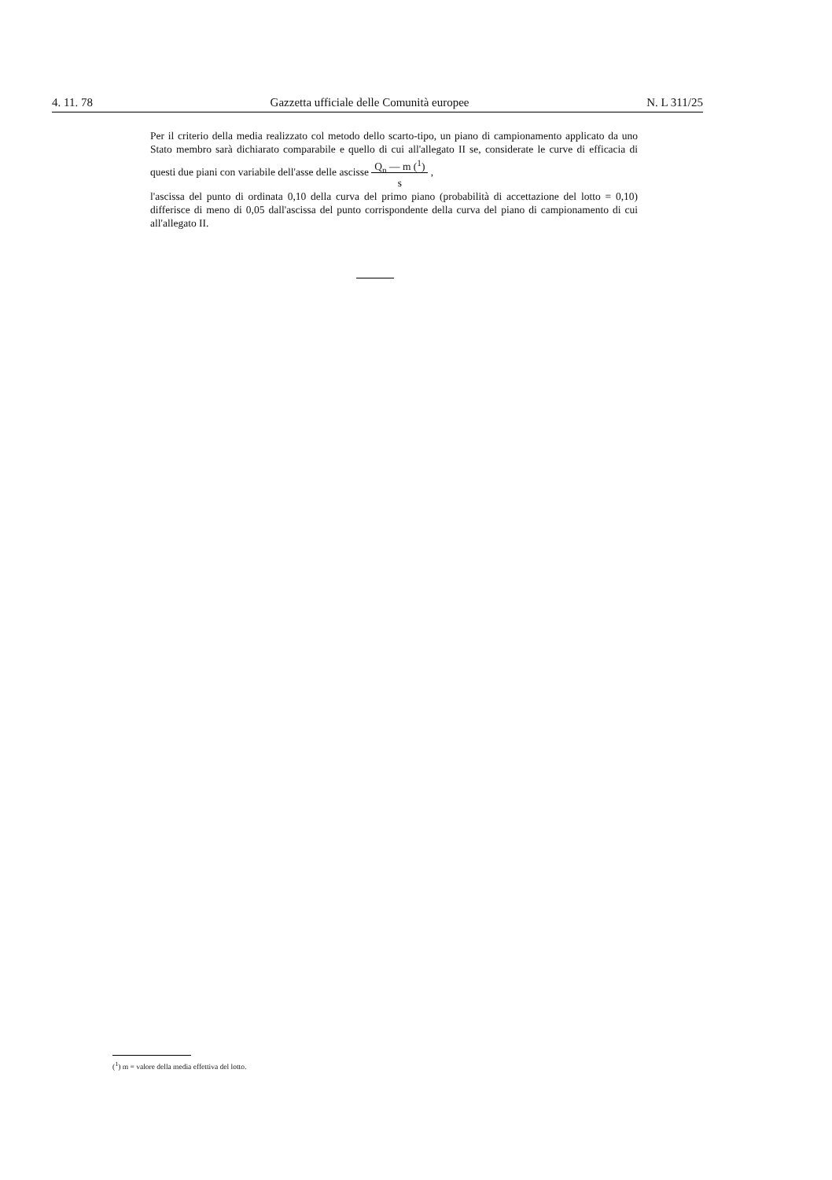4. 11. 78 Gazzetta ufficiale delle Comunità europee N. L 311/25
Per il criterio della media realizzato col metodo dello scarto-tipo, un piano di campionamento applicato da uno Stato membro sarà dichiarato comparabile e quello di cui all'allegato II se, considerate le curve di efficacia di questi due piani con variabile dell'asse delle ascisse Q<sub>n</sub> — m (<sup>1</sup>)
s ,
l'ascissa del punto di ordinata 0,10 della curva del primo piano (probabilità di accettazione del lotto = 0,10) differisce di meno di 0,05 dall'ascissa del punto corrispondente della curva del piano di campionamento di cui all'allegato II.
(<sup>1</sup>) m = valore della media effettiva del lotto.